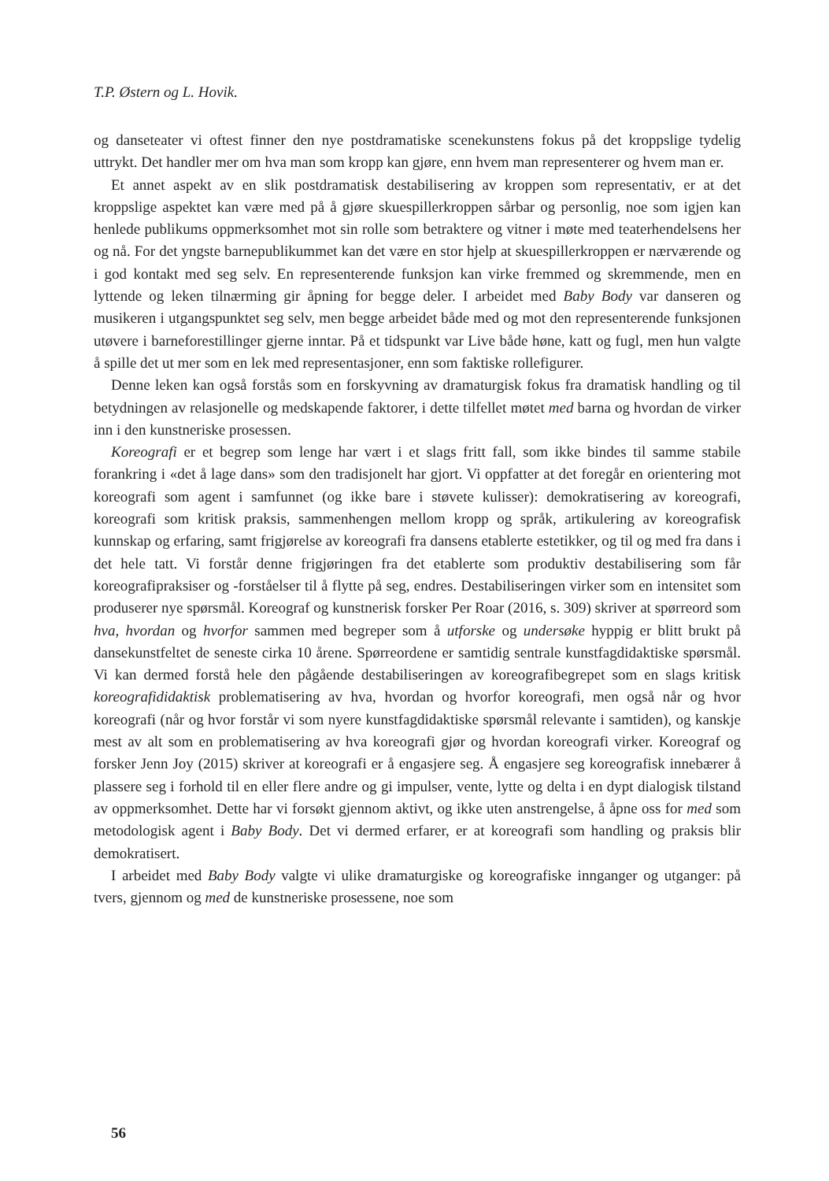T.P. Østern og L. Hovik.
og danseteater vi oftest finner den nye postdramatiske scenekunstens fokus på det kroppslige tydelig uttrykt. Det handler mer om hva man som kropp kan gjøre, enn hvem man representerer og hvem man er.
Et annet aspekt av en slik postdramatisk destabilisering av kroppen som representativ, er at det kroppslige aspektet kan være med på å gjøre skuespillerkroppen sårbar og personlig, noe som igjen kan henlede publikums oppmerksomhet mot sin rolle som betraktere og vitner i møte med teaterhendelsens her og nå. For det yngste barnepublikummet kan det være en stor hjelp at skuespillerkroppen er nærværende og i god kontakt med seg selv. En representerende funksjon kan virke fremmed og skremmende, men en lyttende og leken tilnærming gir åpning for begge deler. I arbeidet med Baby Body var danseren og musikeren i utgangspunktet seg selv, men begge arbeidet både med og mot den representerende funksjonen utøvere i barneforestillinger gjerne inntar. På et tidspunkt var Live både høne, katt og fugl, men hun valgte å spille det ut mer som en lek med representasjoner, enn som faktiske rollefigurer.
Denne leken kan også forstås som en forskyvning av dramaturgisk fokus fra dramatisk handling og til betydningen av relasjonelle og medskapende faktorer, i dette tilfellet møtet med barna og hvordan de virker inn i den kunstneriske prosessen.
Koreografi er et begrep som lenge har vært i et slags fritt fall, som ikke bindes til samme stabile forankring i «det å lage dans» som den tradisjonelt har gjort. Vi oppfatter at det foregår en orientering mot koreografi som agent i samfunnet (og ikke bare i støvete kulisser): demokratisering av koreografi, koreografi som kritisk praksis, sammenhengen mellom kropp og språk, artikulering av koreografisk kunnskap og erfaring, samt frigjørelse av koreografi fra dansens etablerte estetikker, og til og med fra dans i det hele tatt. Vi forstår denne frigjøringen fra det etablerte som produktiv destabilisering som får koreografipraksiser og -forståelser til å flytte på seg, endres. Destabiliseringen virker som en intensitet som produserer nye spørsmål. Koreograf og kunstnerisk forsker Per Roar (2016, s. 309) skriver at spørreord som hva, hvordan og hvorfor sammen med begreper som å utforske og undersøke hyppig er blitt brukt på dansekunstfeltet de seneste cirka 10 årene. Spørreordene er samtidig sentrale kunstfagdidaktiske spørsmål. Vi kan dermed forstå hele den pågående destabiliseringen av koreografibegrepet som en slags kritisk koreografididaktisk problematisering av hva, hvordan og hvorfor koreografi, men også når og hvor koreografi (når og hvor forstår vi som nyere kunstfagdidaktiske spørsmål relevante i samtiden), og kanskje mest av alt som en problematisering av hva koreografi gjør og hvordan koreografi virker. Koreograf og forsker Jenn Joy (2015) skriver at koreografi er å engasjere seg. Å engasjere seg koreografisk innebærer å plassere seg i forhold til en eller flere andre og gi impulser, vente, lytte og delta i en dypt dialogisk tilstand av oppmerksomhet. Dette har vi forsøkt gjennom aktivt, og ikke uten anstrengelse, å åpne oss for med som metodologisk agent i Baby Body. Det vi dermed erfarer, er at koreografi som handling og praksis blir demokratisert.
I arbeidet med Baby Body valgte vi ulike dramaturgiske og koreografiske innganger og utganger: på tvers, gjennom og med de kunstneriske prosessene, noe som
56